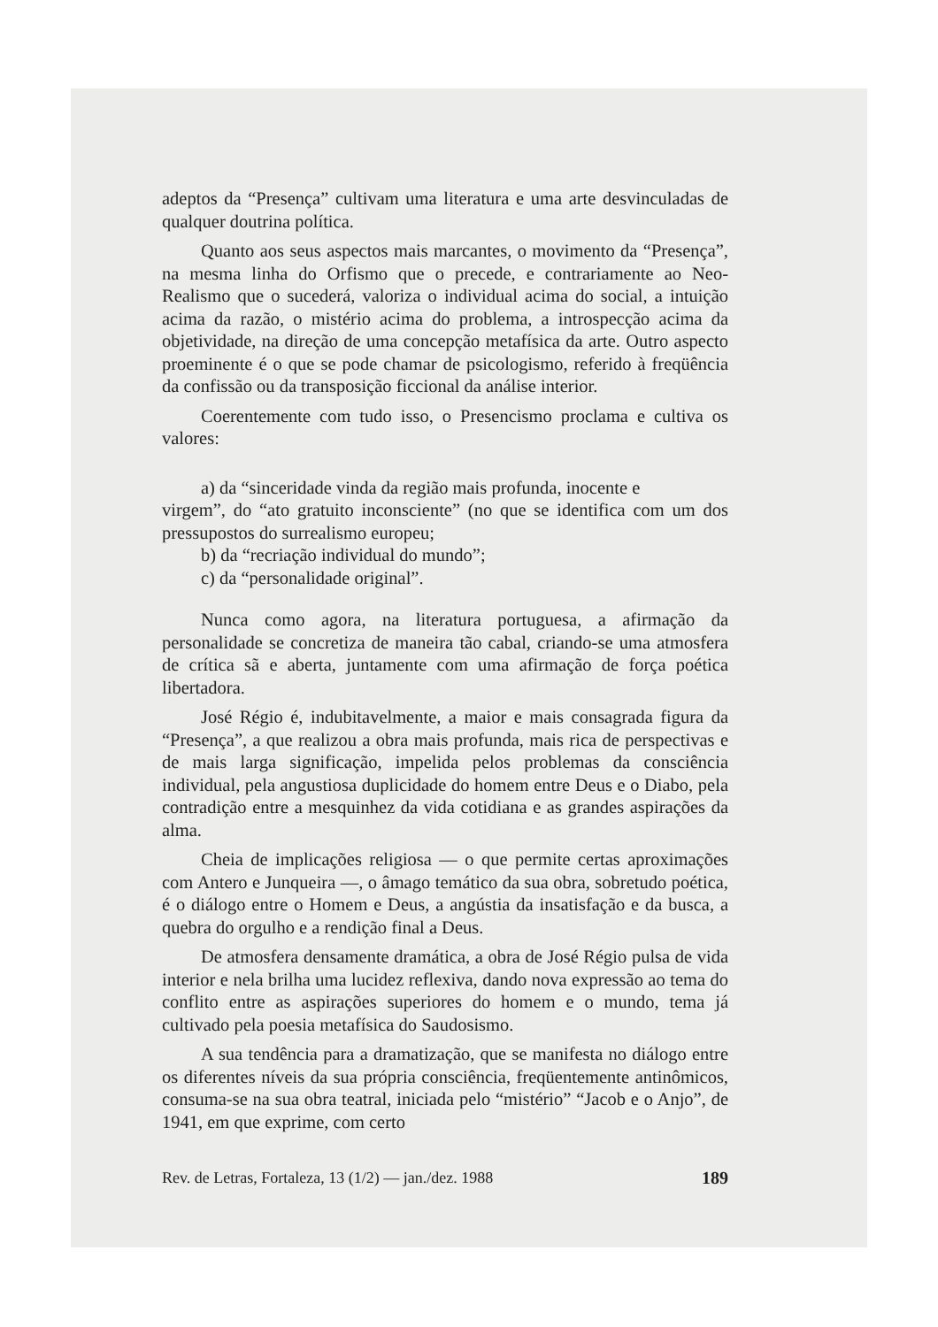adeptos da “Presença” cultivam uma literatura e uma arte desvinculadas de qualquer doutrina política.
Quanto aos seus aspectos mais marcantes, o movimento da “Presença”, na mesma linha do Orfismo que o precede, e contrariamente ao Neo-Realismo que o sucederá, valoriza o individual acima do social, a intuição acima da razão, o mistério acima do problema, a introspecção acima da objetividade, na direção de uma concepção metafísica da arte. Outro aspecto proeminente é o que se pode chamar de psicologismo, referido à freqüência da confissão ou da transposição ficcional da análise interior.
Coerentemente com tudo isso, o Presencismo proclama e cultiva os valores:
a) da “sinceridade vinda da região mais profunda, inocente e
virgem”, do “ato gratuito inconsciente” (no que se identifica com um dos pressupostos do surrealismo europeu;
b) da “recriação individual do mundo”;
c) da “personalidade original”.
Nunca como agora, na literatura portuguesa, a afirmação da personalidade se concretiza de maneira tão cabal, criando-se uma atmosfera de crítica sã e aberta, juntamente com uma afirmação de força poética libertadora.
José Régio é, indubitavelmente, a maior e mais consagrada figura da “Presença”, a que realizou a obra mais profunda, mais rica de perspectivas e de mais larga significação, impelida pelos problemas da consciência individual, pela angustiosa duplicidade do homem entre Deus e o Diabo, pela contradição entre a mesquinhez da vida cotidiana e as grandes aspirações da alma.
Cheia de implicações religiosa — o que permite certas aproximações com Antero e Junqueira —, o âmago temático da sua obra, sobretudo poética, é o diálogo entre o Homem e Deus, a angústia da insatisfação e da busca, a quebra do orgulho e a rendição final a Deus.
De atmosfera densamente dramática, a obra de José Régio pulsa de vida interior e nela brilha uma lucidez reflexiva, dando nova expressão ao tema do conflito entre as aspirações superiores do homem e o mundo, tema já cultivado pela poesia metafísica do Saudosismo.
A sua tendência para a dramatização, que se manifesta no diálogo entre os diferentes níveis da sua própria consciência, freqüentemente antinômicos, consuma-se na sua obra teatral, iniciada pelo “mistério” “Jacob e o Anjo”, de 1941, em que exprime, com certo
Rev. de Letras, Fortaleza, 13 (1/2) — jan./dez. 1988 189